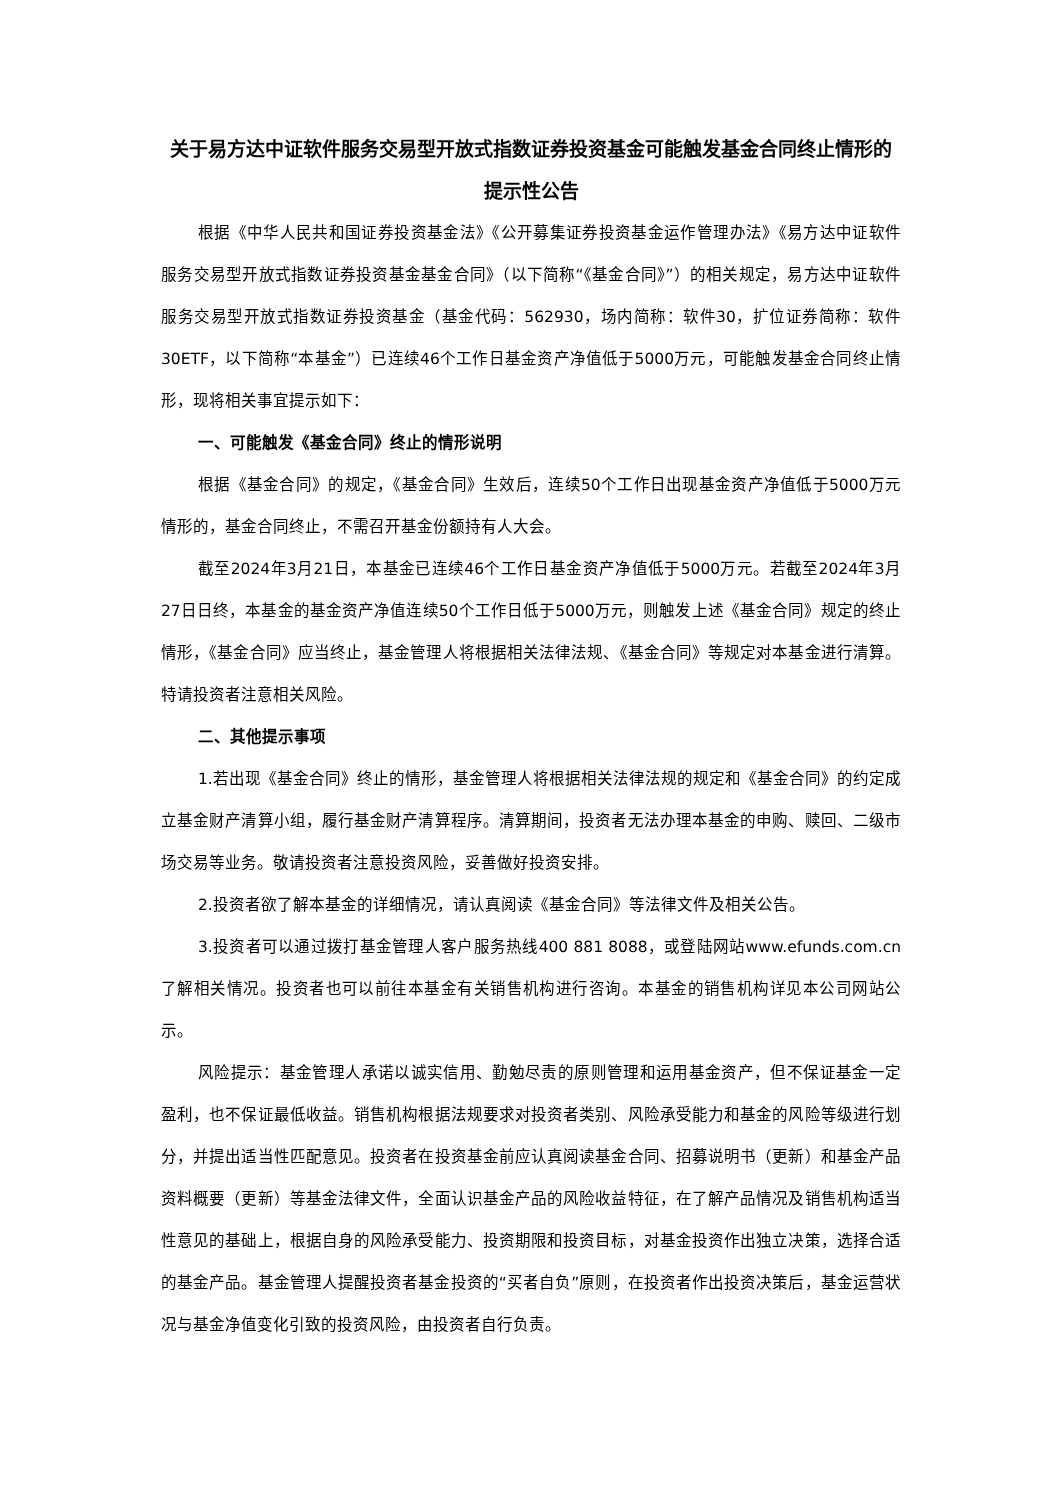关于易方达中证软件服务交易型开放式指数证券投资基金可能触发基金合同终止情形的提示性公告
根据《中华人民共和国证券投资基金法》《公开募集证券投资基金运作管理办法》《易方达中证软件服务交易型开放式指数证券投资基金基金合同》（以下简称“《基金合同》”）的相关规定，易方达中证软件服务交易型开放式指数证券投资基金（基金代码：562930，场内简称：软件30，扩位证券简称：软件30ETF，以下简称“本基金”）已连续46个工作日基金资产净值低于5000万元，可能触发基金合同终止情形，现将相关事宜提示如下：
一、可能触发《基金合同》终止的情形说明
根据《基金合同》的规定，《基金合同》生效后，连续50个工作日出现基金资产净值低于5000万元情形的，基金合同终止，不需召开基金份额持有人大会。
截至2024年3月21日，本基金已连续46个工作日基金资产净值低于5000万元。若截至2024年3月27日日终，本基金的基金资产净值连续50个工作日低于5000万元，则触发上述《基金合同》规定的终止情形，《基金合同》应当终止，基金管理人将根据相关法律法规、《基金合同》等规定对本基金进行清算。特请投资者注意相关风险。
二、其他提示事项
1.若出现《基金合同》终止的情形，基金管理人将根据相关法律法规的规定和《基金合同》的约定成立基金财产清算小组，履行基金财产清算程序。清算期间，投资者无法办理本基金的申购、赎回、二级市场交易等业务。敬请投资者注意投资风险，妥善做好投资安排。
2.投资者欲了解本基金的详细情况，请认真阅读《基金合同》等法律文件及相关公告。
3.投资者可以通过拨打基金管理人客户服务热线400 881 8088，或登陆网站www.efunds.com.cn了解相关情况。投资者也可以前往本基金有关销售机构进行咨询。本基金的销售机构详见本公司网站公示。
风险提示：基金管理人承诺以诚实信用、勤勉尽责的原则管理和运用基金资产，但不保证基金一定盈利，也不保证最低收益。销售机构根据法规要求对投资者类别、风险承受能力和基金的风险等级进行划分，并提出适当性匹配意见。投资者在投资基金前应认真阅读基金合同、招募说明书（更新）和基金产品资料概要（更新）等基金法律文件，全面认识基金产品的风险收益特征，在了解产品情况及销售机构适当性意见的基础上，根据自身的风险承受能力、投资期限和投资目标，对基金投资作出独立决策，选择合适的基金产品。基金管理人提醒投资者基金投资的“买者自负”原则，在投资者作出投资决策后，基金运营状况与基金净值变化引致的投资风险，由投资者自行负责。